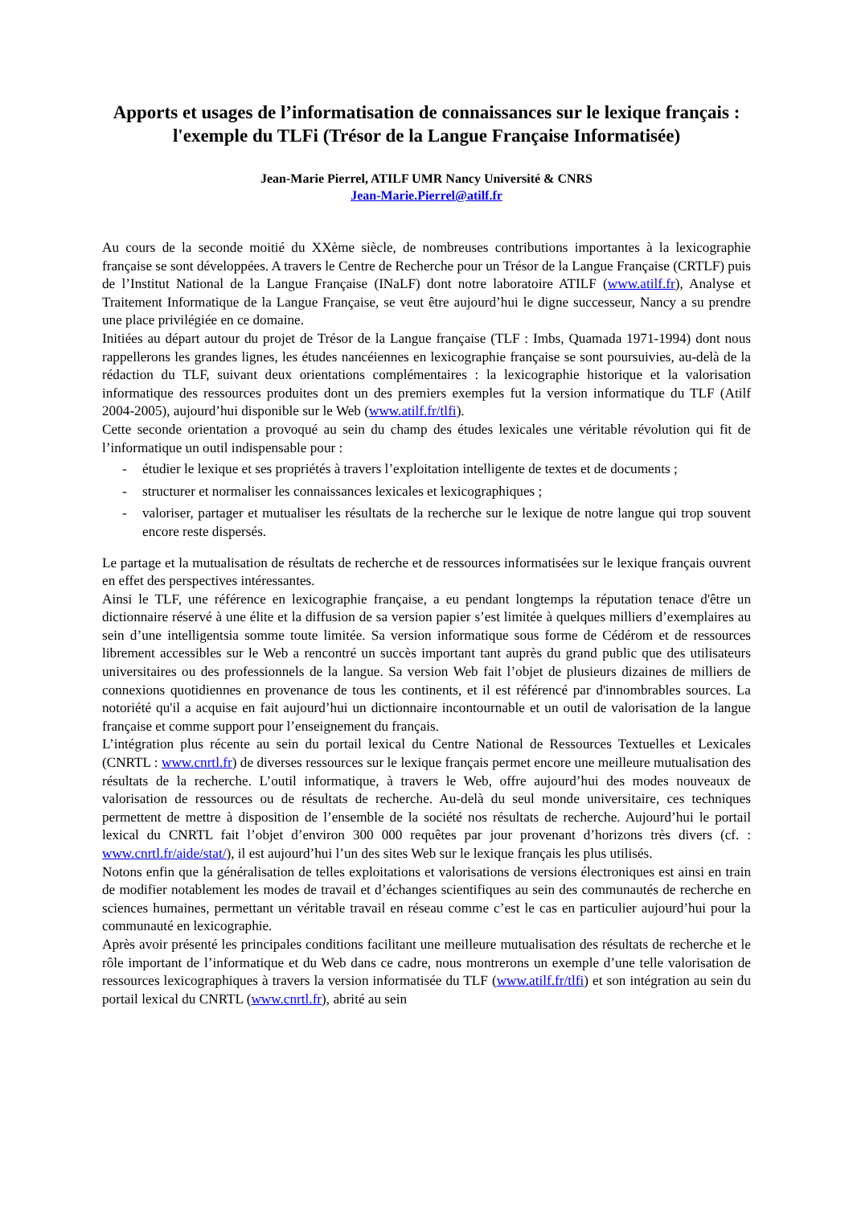Apports et usages de l’informatisation de connaissances sur le lexique français : l'exemple du TLFi (Trésor de la Langue Française Informatisée)
Jean-Marie Pierrel, ATILF UMR Nancy Université & CNRS
Jean-Marie.Pierrel@atilf.fr
Au cours de la seconde moitié du XXème siècle, de nombreuses contributions importantes à la lexicographie française se sont développées. A travers le Centre de Recherche pour un Trésor de la Langue Française (CRTLF) puis de l’Institut National de la Langue Française (INaLF) dont notre laboratoire ATILF (www.atilf.fr), Analyse et Traitement Informatique de la Langue Française, se veut être aujourd’hui le digne successeur, Nancy a su prendre une place privilégiée en ce domaine.
Initiées au départ autour du projet de Trésor de la Langue française (TLF : Imbs, Quamada 1971-1994) dont nous rappellerons les grandes lignes, les études nancéiennes en lexicographie française se sont poursuivies, au-delà de la rédaction du TLF, suivant deux orientations complémentaires : la lexicographie historique et la valorisation informatique des ressources produites dont un des premiers exemples fut la version informatique du TLF (Atilf 2004-2005), aujourd’hui disponible sur le Web (www.atilf.fr/tlfi).
Cette seconde orientation a provoqué au sein du champ des études lexicales une véritable révolution qui fit de l’informatique un outil indispensable pour :
- étudier le lexique et ses propriétés à travers l’exploitation intelligente de textes et de documents ;
- structurer et normaliser les connaissances lexicales et lexicographiques ;
- valoriser, partager et mutualiser les résultats de la recherche sur le lexique de notre langue qui trop souvent encore reste dispersés.
Le partage et la mutualisation de résultats de recherche et de ressources informatisées sur le lexique français ouvrent en effet des perspectives intéressantes.
Ainsi le TLF, une référence en lexicographie française, a eu pendant longtemps la réputation tenace d'être un dictionnaire réservé à une élite et la diffusion de sa version papier s’est limitée à quelques milliers d’exemplaires au sein d’une intelligentsia somme toute limitée. Sa version informatique sous forme de Cédérom et de ressources librement accessibles sur le Web a rencontré un succès important tant auprès du grand public que des utilisateurs universitaires ou des professionnels de la langue. Sa version Web fait l’objet de plusieurs dizaines de milliers de connexions quotidiennes en provenance de tous les continents, et il est référencé par d'innombrables sources. La notoriété qu'il a acquise en fait aujourd’hui un dictionnaire incontournable et un outil de valorisation de la langue française et comme support pour l’enseignement du français.
L’intégration plus récente au sein du portail lexical du Centre National de Ressources Textuelles et Lexicales (CNRTL : www.cnrtl.fr) de diverses ressources sur le lexique français permet encore une meilleure mutualisation des résultats de la recherche. L’outil informatique, à travers le Web, offre aujourd’hui des modes nouveaux de valorisation de ressources ou de résultats de recherche. Au-delà du seul monde universitaire, ces techniques permettent de mettre à disposition de l’ensemble de la société nos résultats de recherche. Aujourd’hui le portail lexical du CNRTL fait l’objet d’environ 300 000 requêtes par jour provenant d’horizons très divers (cf. : www.cnrtl.fr/aide/stat/), il est aujourd’hui l’un des sites Web sur le lexique français les plus utilisés.
Notons enfin que la généralisation de telles exploitations et valorisations de versions électroniques est ainsi en train de modifier notablement les modes de travail et d’échanges scientifiques au sein des communautés de recherche en sciences humaines, permettant un véritable travail en réseau comme c’est le cas en particulier aujourd’hui pour la communauté en lexicographie.
Après avoir présenté les principales conditions facilitant une meilleure mutualisation des résultats de recherche et le rôle important de l’informatique et du Web dans ce cadre, nous montrerons un exemple d’une telle valorisation de ressources lexicographiques à travers la version informatisée du TLF (www.atilf.fr/tlfi) et son intégration au sein du portail lexical du CNRTL (www.cnrtl.fr), abrité au sein